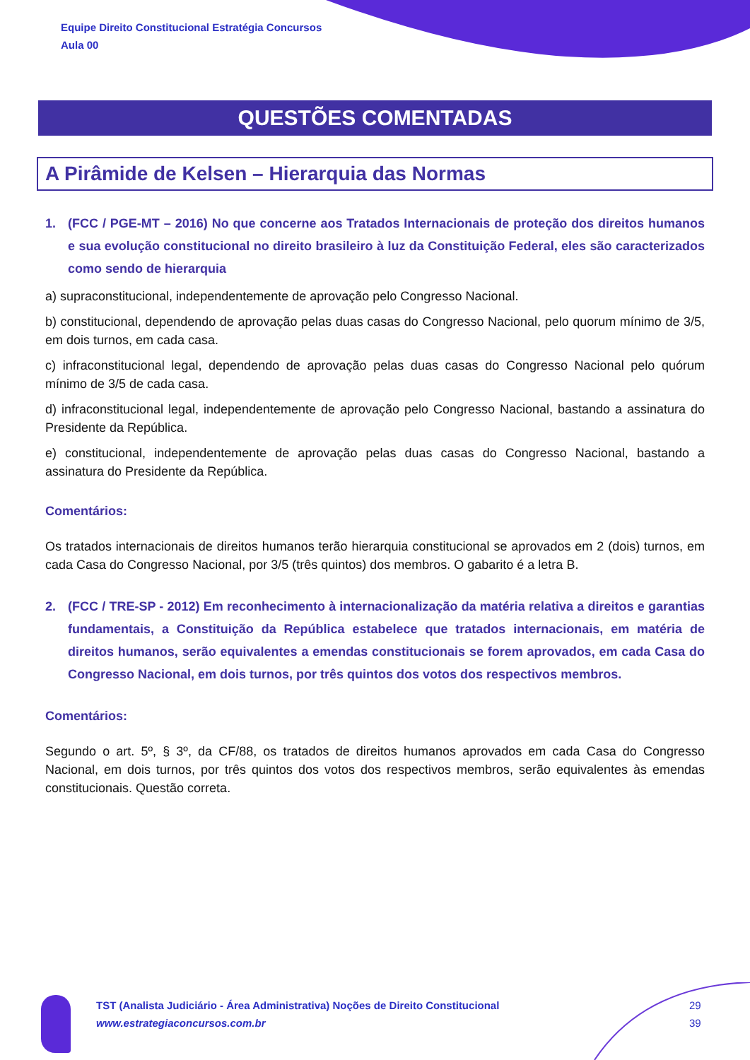Equipe Direito Constitucional Estratégia Concursos
Aula 00
QUESTÕES COMENTADAS
A Pirâmide de Kelsen – Hierarquia das Normas
1. (FCC / PGE-MT – 2016) No que concerne aos Tratados Internacionais de proteção dos direitos humanos e sua evolução constitucional no direito brasileiro à luz da Constituição Federal, eles são caracterizados como sendo de hierarquia
a) supraconstitucional, independentemente de aprovação pelo Congresso Nacional.
b) constitucional, dependendo de aprovação pelas duas casas do Congresso Nacional, pelo quorum mínimo de 3/5, em dois turnos, em cada casa.
c) infraconstitucional legal, dependendo de aprovação pelas duas casas do Congresso Nacional pelo quórum mínimo de 3/5 de cada casa.
d) infraconstitucional legal, independentemente de aprovação pelo Congresso Nacional, bastando a assinatura do Presidente da República.
e) constitucional, independentemente de aprovação pelas duas casas do Congresso Nacional, bastando a assinatura do Presidente da República.
Comentários:
Os tratados internacionais de direitos humanos terão hierarquia constitucional se aprovados em 2 (dois) turnos, em cada Casa do Congresso Nacional, por 3/5 (três quintos) dos membros. O gabarito é a letra B.
2. (FCC / TRE-SP - 2012) Em reconhecimento à internacionalização da matéria relativa a direitos e garantias fundamentais, a Constituição da República estabelece que tratados internacionais, em matéria de direitos humanos, serão equivalentes a emendas constitucionais se forem aprovados, em cada Casa do Congresso Nacional, em dois turnos, por três quintos dos votos dos respectivos membros.
Comentários:
Segundo o art. 5º, § 3º, da CF/88, os tratados de direitos humanos aprovados em cada Casa do Congresso Nacional, em dois turnos, por três quintos dos votos dos respectivos membros, serão equivalentes às emendas constitucionais. Questão correta.
TST (Analista Judiciário - Área Administrativa) Noções de Direito Constitucional
www.estrategiaconcursos.com.br
29
39